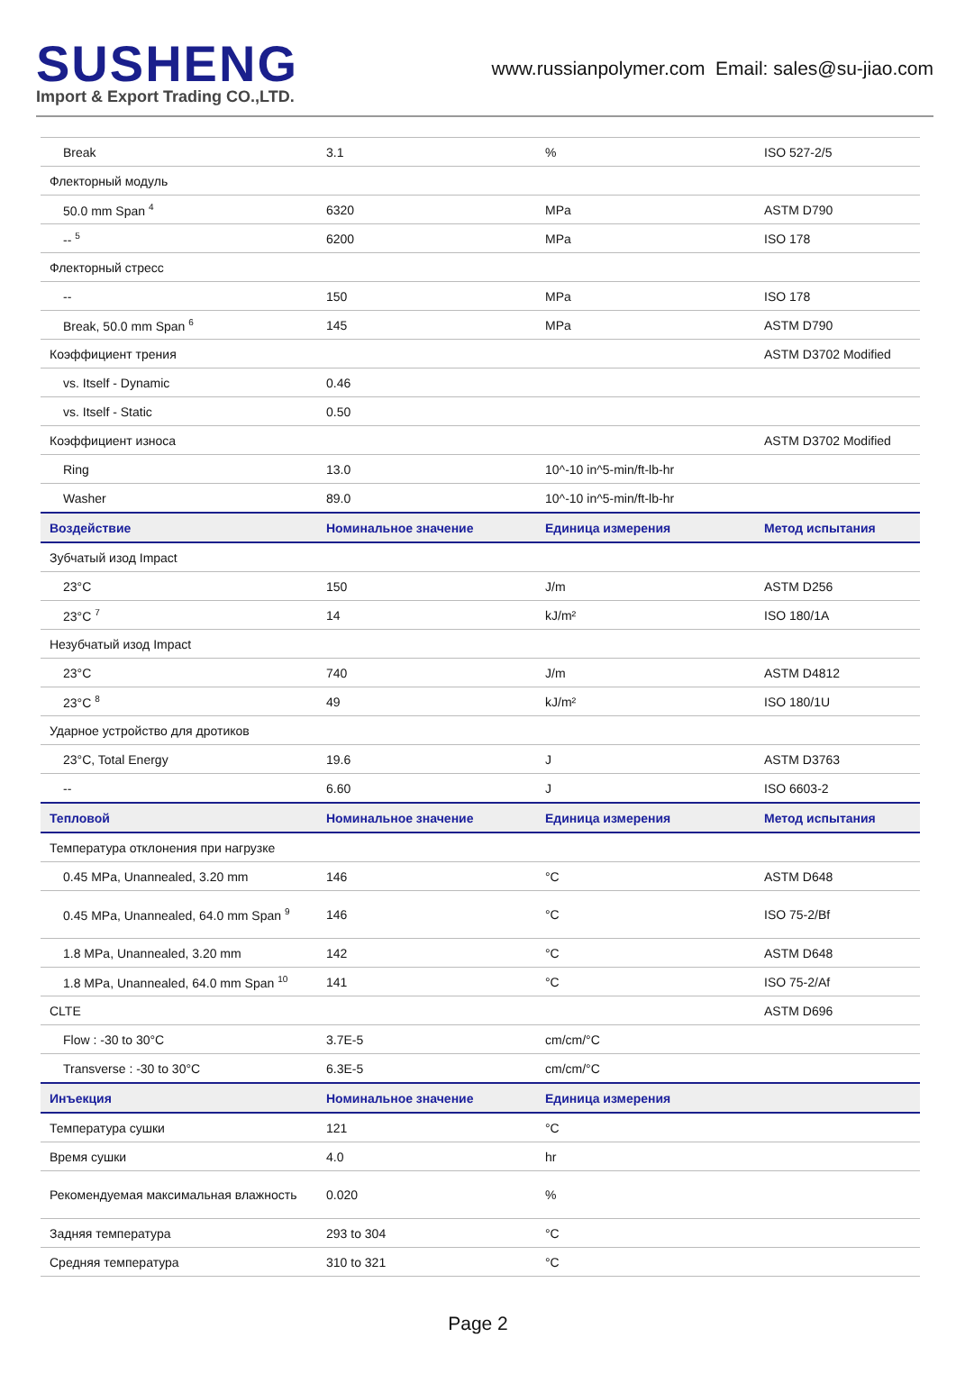SUSHENG
Import & Export Trading CO.,LTD.
www.russianpolymer.com Email: sales@su-jiao.com
| Break | 3.1 | % | ISO 527-2/5 |
| Флекторный модуль | | | |
| 50.0 mm Span <sup>4</sup> | 6320 | MPa | ASTM D790 |
| -- <sup>5</sup> | 6200 | MPa | ISO 178 |
| Флекторный стресс | | | |
| -- | 150 | MPa | ISO 178 |
| Break, 50.0 mm Span <sup>6</sup> | 145 | MPa | ASTM D790 |
| Коэффициент трения | | | ASTM D3702 Modified |
| vs. Itself - Dynamic | 0.46 | | |
| vs. Itself - Static | 0.50 | | |
| Коэффициент износа | | | ASTM D3702 Modified |
| Ring | 13.0 | 10^-10 in^5-min/ft-lb-hr | |
| Washer | 89.0 | 10^-10 in^5-min/ft-lb-hr | |
| Воздействие | Номинальное значение | Единица измерения | Метод испытания |
| Зубчатый изод Impact | | | |
| 23°C | 150 | J/m | ASTM D256 |
| 23°C <sup>7</sup> | 14 | kJ/m² | ISO 180/1A |
| Незубчатый изод Impact | | | |
| 23°C | 740 | J/m | ASTM D4812 |
| 23°C <sup>8</sup> | 49 | kJ/m² | ISO 180/1U |
| Ударное устройство для дротиков | | | |
| 23°C, Total Energy | 19.6 | J | ASTM D3763 |
| -- | 6.60 | J | ISO 6603-2 |
| Тепловой | Номинальное значение | Единица измерения | Метод испытания |
| Температура отклонения при нагрузке | | | |
| 0.45 MPa, Unannealed, 3.20 mm | 146 | °C | ASTM D648 |
| 0.45 MPa, Unannealed, 64.0 mm Span <sup>9</sup> | 146 | °C | ISO 75-2/Bf |
| 1.8 MPa, Unannealed, 3.20 mm | 142 | °C | ASTM D648 |
| 1.8 MPa, Unannealed, 64.0 mm Span <sup>10</sup> | 141 | °C | ISO 75-2/Af |
| CLTE | | | ASTM D696 |
| Flow : -30 to 30°C | 3.7E-5 | cm/cm/°C | |
| Transverse : -30 to 30°C | 6.3E-5 | cm/cm/°C | |
| Инъекция | Номинальное значение | Единица измерения | |
| Температура сушки | 121 | °C | |
| Время сушки | 4.0 | hr | |
| Рекомендуемая максимальная влажность | 0.020 | % | |
| Задняя температура | 293 to 304 | °C | |
| Средняя температура | 310 to 321 | °C | |
Page 2